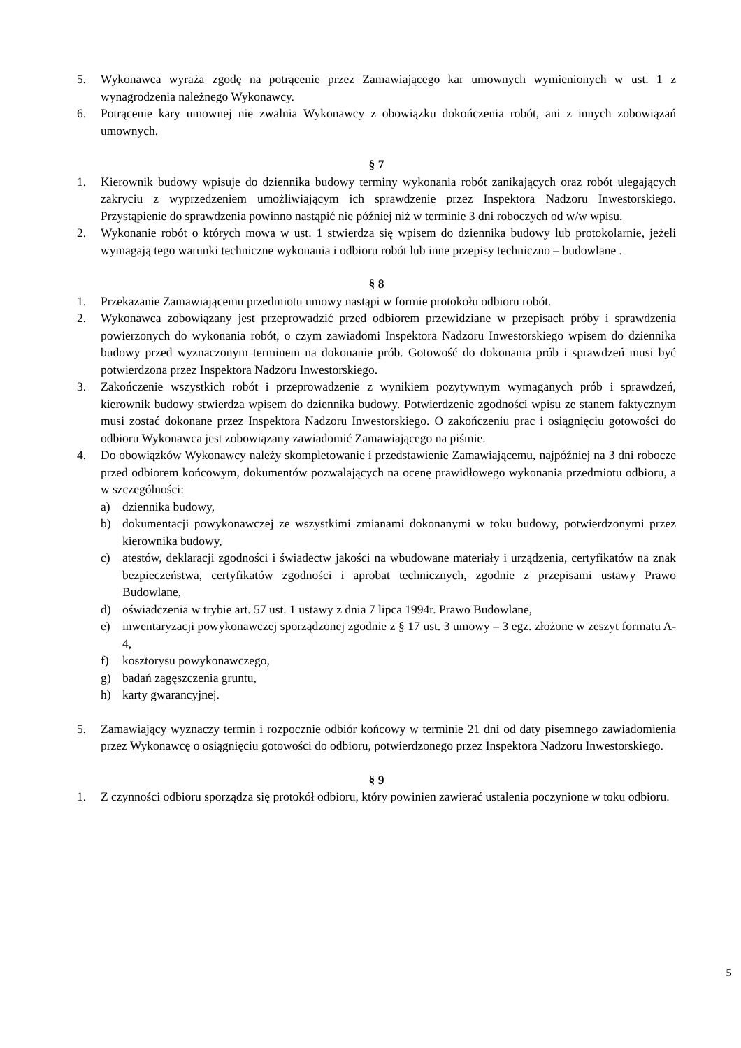5. Wykonawca wyraża zgodę na potrącenie przez Zamawiającego kar umownych wymienionych w ust. 1 z wynagrodzenia należnego Wykonawcy.
6. Potrącenie kary umownej nie zwalnia Wykonawcy z obowiązku dokończenia robót, ani z innych zobowiązań umownych.
§ 7
1. Kierownik budowy wpisuje do dziennika budowy terminy wykonania robót zanikających oraz robót ulegających zakryciu z wyprzedzeniem umożliwiającym ich sprawdzenie przez Inspektora Nadzoru Inwestorskiego. Przystąpienie do sprawdzenia powinno nastąpić nie później niż w terminie 3 dni roboczych od w/w wpisu.
2. Wykonanie robót o których mowa w ust. 1 stwierdza się wpisem do dziennika budowy lub protokolarnie, jeżeli wymagają tego warunki techniczne wykonania i odbioru robót lub inne przepisy techniczno – budowlane .
§ 8
1. Przekazanie Zamawiającemu przedmiotu umowy nastąpi w formie protokołu odbioru robót.
2. Wykonawca zobowiązany jest przeprowadzić przed odbiorem przewidziane w przepisach próby i sprawdzenia powierzonych do wykonania robót, o czym zawiadomi Inspektora Nadzoru Inwestorskiego wpisem do dziennika budowy przed wyznaczonym terminem na dokonanie prób. Gotowość do dokonania prób i sprawdzeń musi być potwierdzona przez Inspektora Nadzoru Inwestorskiego.
3. Zakończenie wszystkich robót i przeprowadzenie z wynikiem pozytywnym wymaganych prób i sprawdzeń, kierownik budowy stwierdza wpisem do dziennika budowy. Potwierdzenie zgodności wpisu ze stanem faktycznym musi zostać dokonane przez Inspektora Nadzoru Inwestorskiego. O zakończeniu prac i osiągnięciu gotowości do odbioru Wykonawca jest zobowiązany zawiadomić Zamawiającego na piśmie.
4. Do obowiązków Wykonawcy należy skompletowanie i przedstawienie Zamawiającemu, najpóźniej na 3 dni robocze przed odbiorem końcowym, dokumentów pozwalających na ocenę prawidłowego wykonania przedmiotu odbioru, a w szczególności:
a) dziennika budowy,
b) dokumentacji powykonawczej ze wszystkimi zmianami dokonanymi w toku budowy, potwierdzonymi przez kierownika budowy,
c) atestów, deklaracji zgodności i świadectw jakości na wbudowane materiały i urządzenia, certyfikatów na znak bezpieczeństwa, certyfikatów zgodności i aprobat technicznych, zgodnie z przepisami ustawy Prawo Budowlane,
d) oświadczenia w trybie art. 57 ust. 1 ustawy z dnia 7 lipca 1994r. Prawo Budowlane,
e) inwentaryzacji powykonawczej sporządzonej zgodnie z § 17 ust. 3 umowy – 3 egz. złożone w zeszyt formatu A-4,
f) kosztorysu powykonawczego,
g) badań zagęszczenia gruntu,
h) karty gwarancyjnej.
5. Zamawiający wyznaczy termin i rozpocznie odbiór końcowy w terminie 21 dni od daty pisemnego zawiadomienia przez Wykonawcę o osiągnięciu gotowości do odbioru, potwierdzonego przez Inspektora Nadzoru Inwestorskiego.
§ 9
1. Z czynności odbioru sporządza się protokół odbioru, który powinien zawierać ustalenia poczynione w toku odbioru.
5